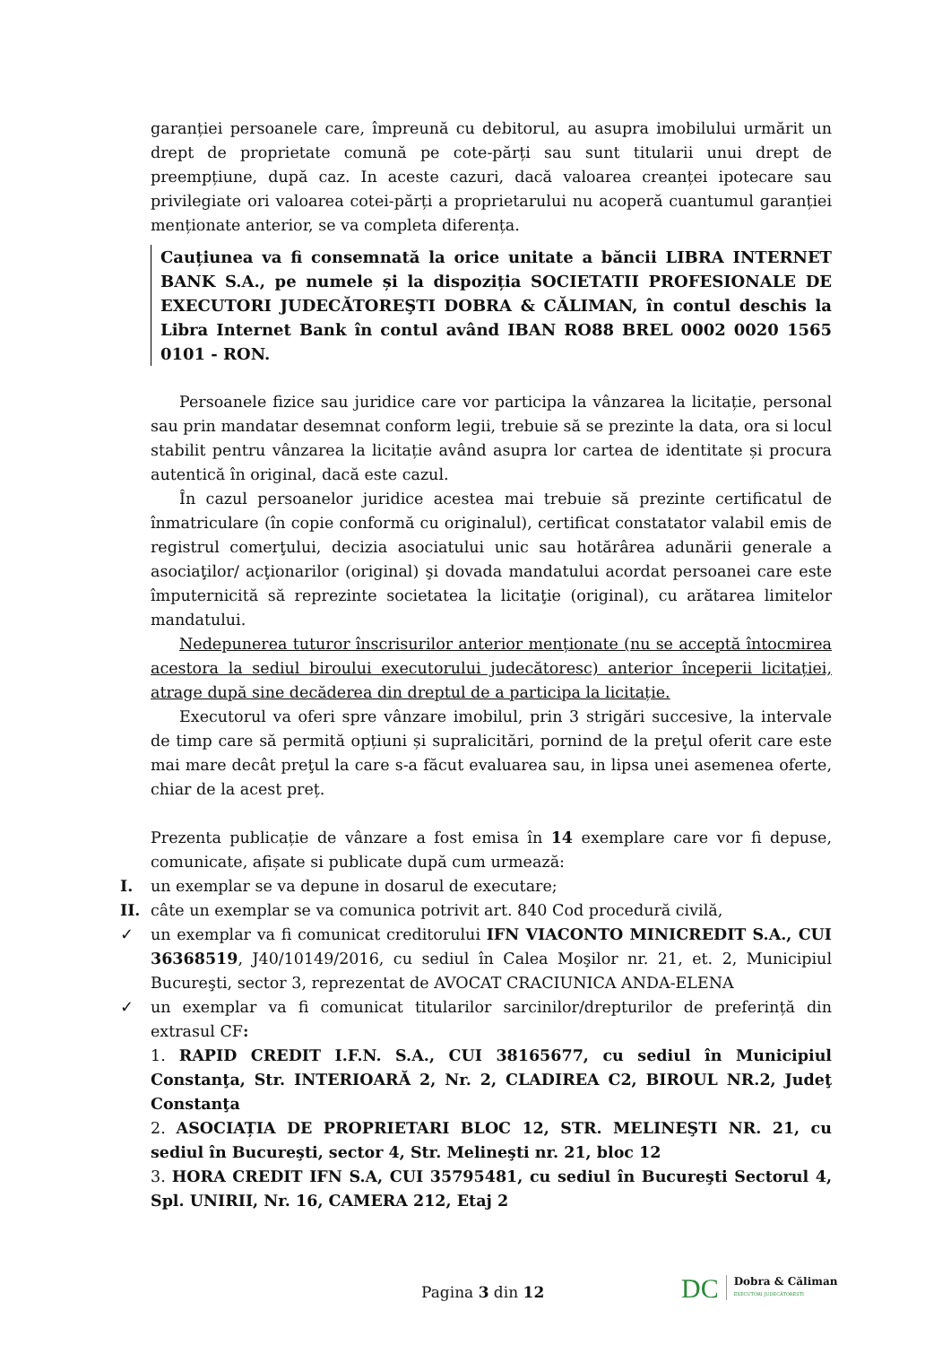garanției persoanele care, împreună cu debitorul, au asupra imobilului urmărit un drept de proprietate comună pe cote-părți sau sunt titularii unui drept de preempțiune, după caz. In aceste cazuri, dacă valoarea creanței ipotecare sau privilegiate ori valoarea cotei-părți a proprietarului nu acoperă cuantumul garanției menționate anterior, se va completa diferența.
Cauțiunea va fi consemnată la orice unitate a băncii LIBRA INTERNET BANK S.A., pe numele și la dispoziția SOCIETATII PROFESIONALE DE EXECUTORI JUDECĂTOREŞTI DOBRA & CĂLIMAN, în contul deschis la Libra Internet Bank în contul având IBAN RO88 BREL 0002 0020 1565 0101 - RON.
Persoanele fizice sau juridice care vor participa la vânzarea la licitație, personal sau prin mandatar desemnat conform legii, trebuie să se prezinte la data, ora si locul stabilit pentru vânzarea la licitație având asupra lor cartea de identitate și procura autentică în original, dacă este cazul.
În cazul persoanelor juridice acestea mai trebuie să prezinte certificatul de înmatriculare (în copie conformă cu originalul), certificat constatator valabil emis de registrul comerţului, decizia asociatului unic sau hotărârea adunării generale a asociaţilor/ acţionarilor (original) şi dovada mandatului acordat persoanei care este împuternicită să reprezinte societatea la licitaţie (original), cu arătarea limitelor mandatului.
Nedepunerea tuturor înscrisurilor anterior menționate (nu se acceptă întocmirea acestora la sediul biroului executorului judecătoresc) anterior începerii licitației, atrage după sine decăderea din dreptul de a participa la licitație.
Executorul va oferi spre vânzare imobilul, prin 3 strigări succesive, la intervale de timp care să permită opțiuni și supralicitări, pornind de la preţul oferit care este mai mare decât preţul la care s-a făcut evaluarea sau, in lipsa unei asemenea oferte, chiar de la acest preț.
Prezenta publicație de vânzare a fost emisa în 14 exemplare care vor fi depuse, comunicate, afișate si publicate după cum urmează:
I. un exemplar se va depune in dosarul de executare;
II. câte un exemplar se va comunica potrivit art. 840 Cod procedură civilă,
✓ un exemplar va fi comunicat creditorului IFN VIACONTO MINICREDIT S.A., CUI 36368519, J40/10149/2016, cu sediul în Calea Moşilor nr. 21, et. 2, Municipiul Bucureşti, sector 3, reprezentat de AVOCAT CRACIUNICA ANDA-ELENA
✓ un exemplar va fi comunicat titularilor sarcinilor/drepturilor de preferință din extrasul CF:
1. RAPID CREDIT I.F.N. S.A., CUI 38165677, cu sediul în Municipiul Constanţa, Str. INTERIOARĂ 2, Nr. 2, CLADIREA C2, BIROUL NR.2, Judeţ Constanţa
2. ASOCIAȚIA DE PROPRIETARI BLOC 12, STR. MELINEŞTI NR. 21, cu sediul în Bucureşti, sector 4, Str. Melineşti nr. 21, bloc 12
3. HORA CREDIT IFN S.A, CUI 35795481, cu sediul în Bucureşti Sectorul 4, Spl. UNIRII, Nr. 16, CAMERA 212, Etaj 2
Pagina 3 din 12
DC
Dobra & Căliman
EXECUTORI JUDECĂTOREȘTI